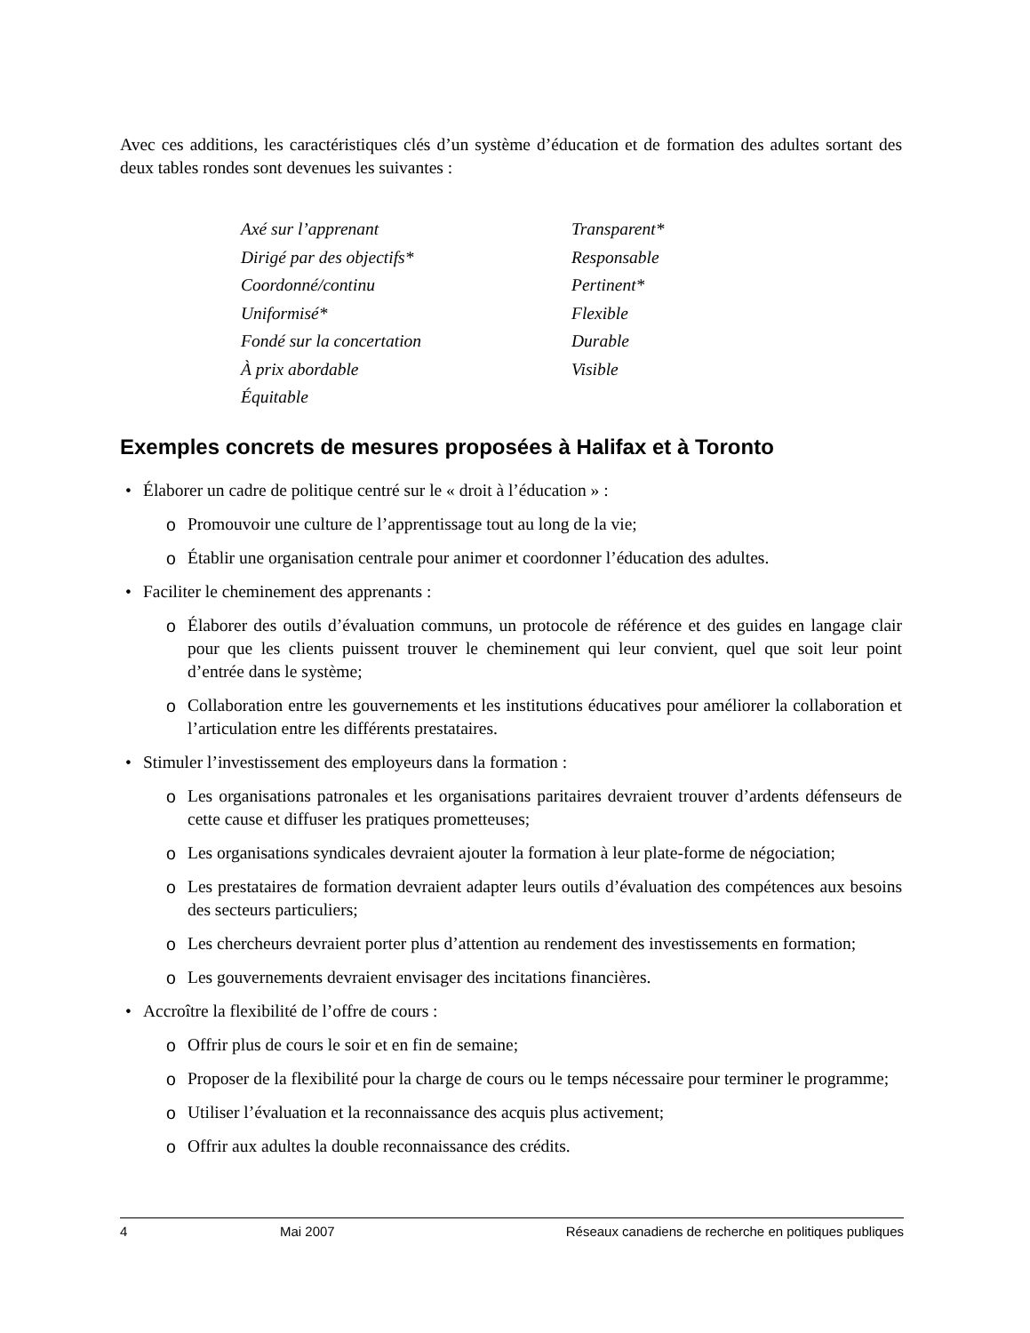Avec ces additions, les caractéristiques clés d’un système d’éducation et de formation des adultes sortant des deux tables rondes sont devenues les suivantes :
Axé sur l’apprenant
Transparent*
Dirigé par des objectifs*
Responsable
Coordonné/continu
Pertinent*
Uniformisé*
Flexible
Fondé sur la concertation
Durable
À prix abordable
Visible
Équitable
Exemples concrets de mesures proposées à Halifax et à Toronto
• Élaborer un cadre de politique centré sur le « droit à l’éducation » :
o Promouvoir une culture de l’apprentissage tout au long de la vie;
o Établir une organisation centrale pour animer et coordonner l’éducation des adultes.
• Faciliter le cheminement des apprenants :
o Élaborer des outils d’évaluation communs, un protocole de référence et des guides en langage clair pour que les clients puissent trouver le cheminement qui leur convient, quel que soit leur point d’entrée dans le système;
o Collaboration entre les gouvernements et les institutions éducatives pour améliorer la collaboration et l’articulation entre les différents prestataires.
• Stimuler l’investissement des employeurs dans la formation :
o Les organisations patronales et les organisations paritaires devraient trouver d’ardents défenseurs de cette cause et diffuser les pratiques prometteuses;
o Les organisations syndicales devraient ajouter la formation à leur plate-forme de négociation;
o Les prestataires de formation devraient adapter leurs outils d’évaluation des compétences aux besoins des secteurs particuliers;
o Les chercheurs devraient porter plus d’attention au rendement des investissements en formation;
o Les gouvernements devraient envisager des incitations financières.
• Accroître la flexibilité de l’offre de cours :
o Offrir plus de cours le soir et en fin de semaine;
o Proposer de la flexibilité pour la charge de cours ou le temps nécessaire pour terminer le programme;
o Utiliser l’évaluation et la reconnaissance des acquis plus activement;
o Offrir aux adultes la double reconnaissance des crédits.
4 Mai 2007 Réseaux canadiens de recherche en politiques publiques